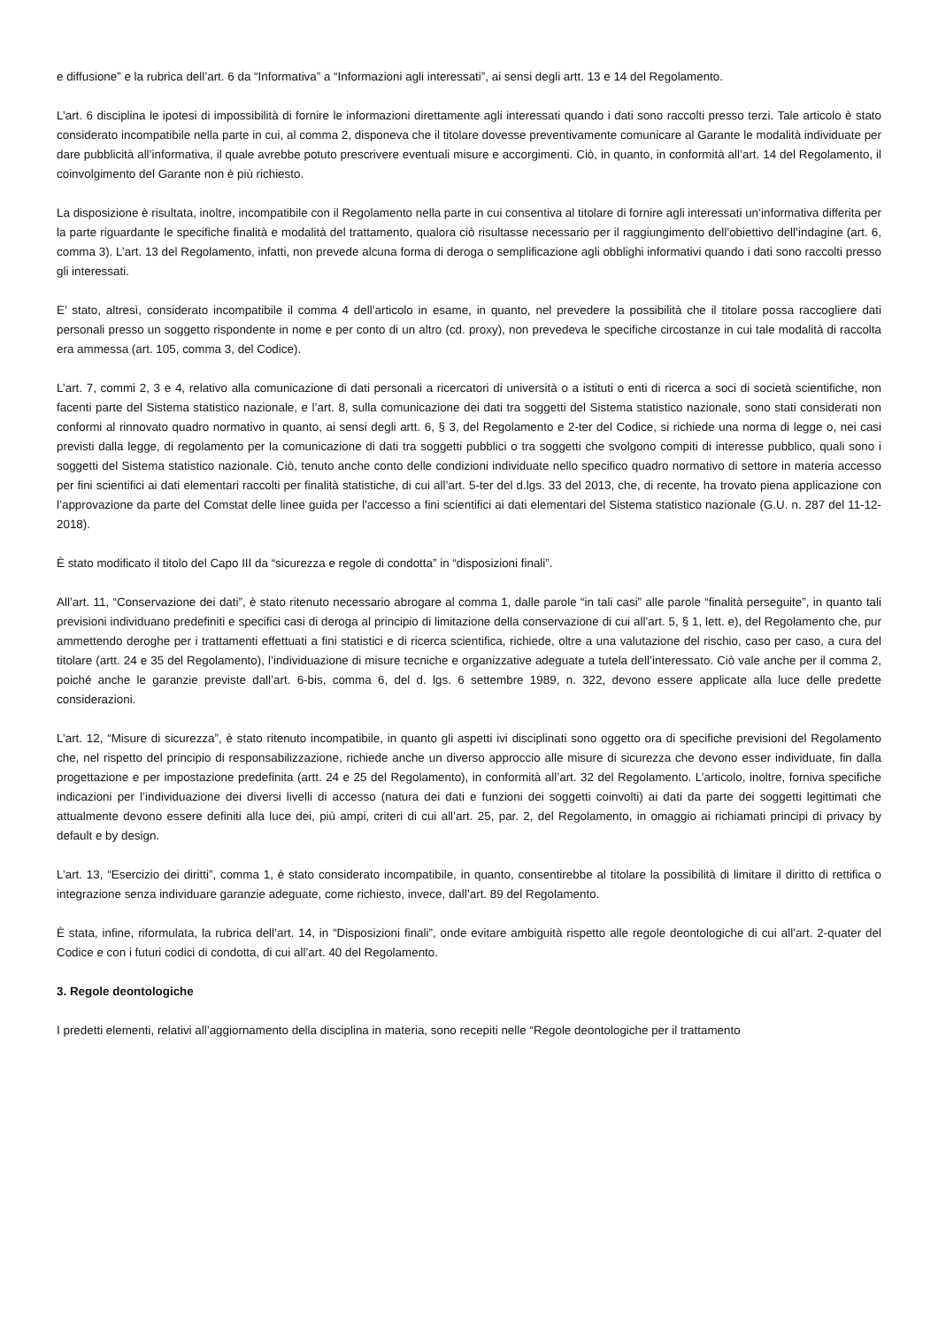e diffusione” e la rubrica dell’art. 6 da “Informativa” a “Informazioni agli interessati”, ai sensi degli artt. 13 e 14 del Regolamento.
L’art. 6 disciplina le ipotesi di impossibilità di fornire le informazioni direttamente agli interessati quando i dati sono raccolti presso terzi. Tale articolo è stato considerato incompatibile nella parte in cui, al comma 2, disponeva che il titolare dovesse preventivamente comunicare al Garante le modalità individuate per dare pubblicità all’informativa, il quale avrebbe potuto prescrivere eventuali misure e accorgimenti. Ciò, in quanto, in conformità all’art. 14 del Regolamento, il coinvolgimento del Garante non è più richiesto.
La disposizione è risultata, inoltre, incompatibile con il Regolamento nella parte in cui consentiva al titolare di fornire agli interessati un‘informativa differita per la parte riguardante le specifiche finalità e modalità del trattamento, qualora ciò risultasse necessario per il raggiungimento dell’obiettivo dell’indagine (art. 6, comma 3). L’art. 13 del Regolamento, infatti, non prevede alcuna forma di deroga o semplificazione agli obblighi informativi quando i dati sono raccolti presso gli interessati.
E’ stato, altresì, considerato incompatibile il comma 4 dell’articolo in esame, in quanto, nel prevedere la possibilità che il titolare possa raccogliere dati personali presso un soggetto rispondente in nome e per conto di un altro (cd. proxy), non prevedeva le specifiche circostanze in cui tale modalità di raccolta era ammessa (art. 105, comma 3, del Codice).
L’art. 7, commi 2, 3 e 4, relativo alla comunicazione di dati personali a ricercatori di università o a istituti o enti di ricerca a soci di società scientifiche, non facenti parte del Sistema statistico nazionale, e l’art. 8, sulla comunicazione dei dati tra soggetti del Sistema statistico nazionale, sono stati considerati non conformi al rinnovato quadro normativo in quanto, ai sensi degli artt. 6, § 3, del Regolamento e 2-ter del Codice, si richiede una norma di legge o, nei casi previsti dalla legge, di regolamento per la comunicazione di dati tra soggetti pubblici o tra soggetti che svolgono compiti di interesse pubblico, quali sono i soggetti del Sistema statistico nazionale. Ciò, tenuto anche conto delle condizioni individuate nello specifico quadro normativo di settore in materia accesso per fini scientifici ai dati elementari raccolti per finalità statistiche, di cui all’art. 5-ter del d.lgs. 33 del 2013, che, di recente, ha trovato piena applicazione con l’approvazione da parte del Comstat delle linee guida per l'accesso a fini scientifici ai dati elementari del Sistema statistico nazionale (G.U. n. 287 del 11-12-2018).
È stato modificato il titolo del Capo III da “sicurezza e regole di condotta” in “disposizioni finali”.
All’art. 11, “Conservazione dei dati”, è stato ritenuto necessario abrogare al comma 1, dalle parole “in tali casi” alle parole “finalità perseguite”, in quanto tali previsioni individuano predefiniti e specifici casi di deroga al principio di limitazione della conservazione di cui all’art. 5, § 1, lett. e), del Regolamento che, pur ammettendo deroghe per i trattamenti effettuati a fini statistici e di ricerca scientifica, richiede, oltre a una valutazione del rischio, caso per caso, a cura del titolare (artt. 24 e 35 del Regolamento), l’individuazione di misure tecniche e organizzative adeguate a tutela dell’interessato. Ciò vale anche per il comma 2, poiché anche le garanzie previste dall’art. 6-bis, comma 6, del d. lgs. 6 settembre 1989, n. 322, devono essere applicate alla luce delle predette considerazioni.
L’art. 12, “Misure di sicurezza”, è stato ritenuto incompatibile, in quanto gli aspetti ivi disciplinati sono oggetto ora di specifiche previsioni del Regolamento che, nel rispetto del principio di responsabilizzazione, richiede anche un diverso approccio alle misure di sicurezza che devono esser individuate, fin dalla progettazione e per impostazione predefinita (artt. 24 e 25 del Regolamento), in conformità all’art. 32 del Regolamento. L’articolo, inoltre, forniva specifiche indicazioni per l’individuazione dei diversi livelli di accesso (natura dei dati e funzioni dei soggetti coinvolti) ai dati da parte dei soggetti legittimati che attualmente devono essere definiti alla luce dei, più ampi, criteri di cui all’art. 25, par. 2, del Regolamento, in omaggio ai richiamati principi di privacy by default e by design.
L’art. 13, “Esercizio dei diritti”, comma 1, è stato considerato incompatibile, in quanto, consentirebbe al titolare la possibilità di limitare il diritto di rettifica o integrazione senza individuare garanzie adeguate, come richiesto, invece, dall’art. 89 del Regolamento.
È stata, infine, riformulata, la rubrica dell’art. 14, in “Disposizioni finali”, onde evitare ambiguità rispetto alle regole deontologiche di cui all’art. 2-quater del Codice e con i futuri codici di condotta, di cui all’art. 40 del Regolamento.
3. Regole deontologiche
I predetti elementi, relativi all’aggiornamento della disciplina in materia, sono recepiti nelle “Regole deontologiche per il trattamento